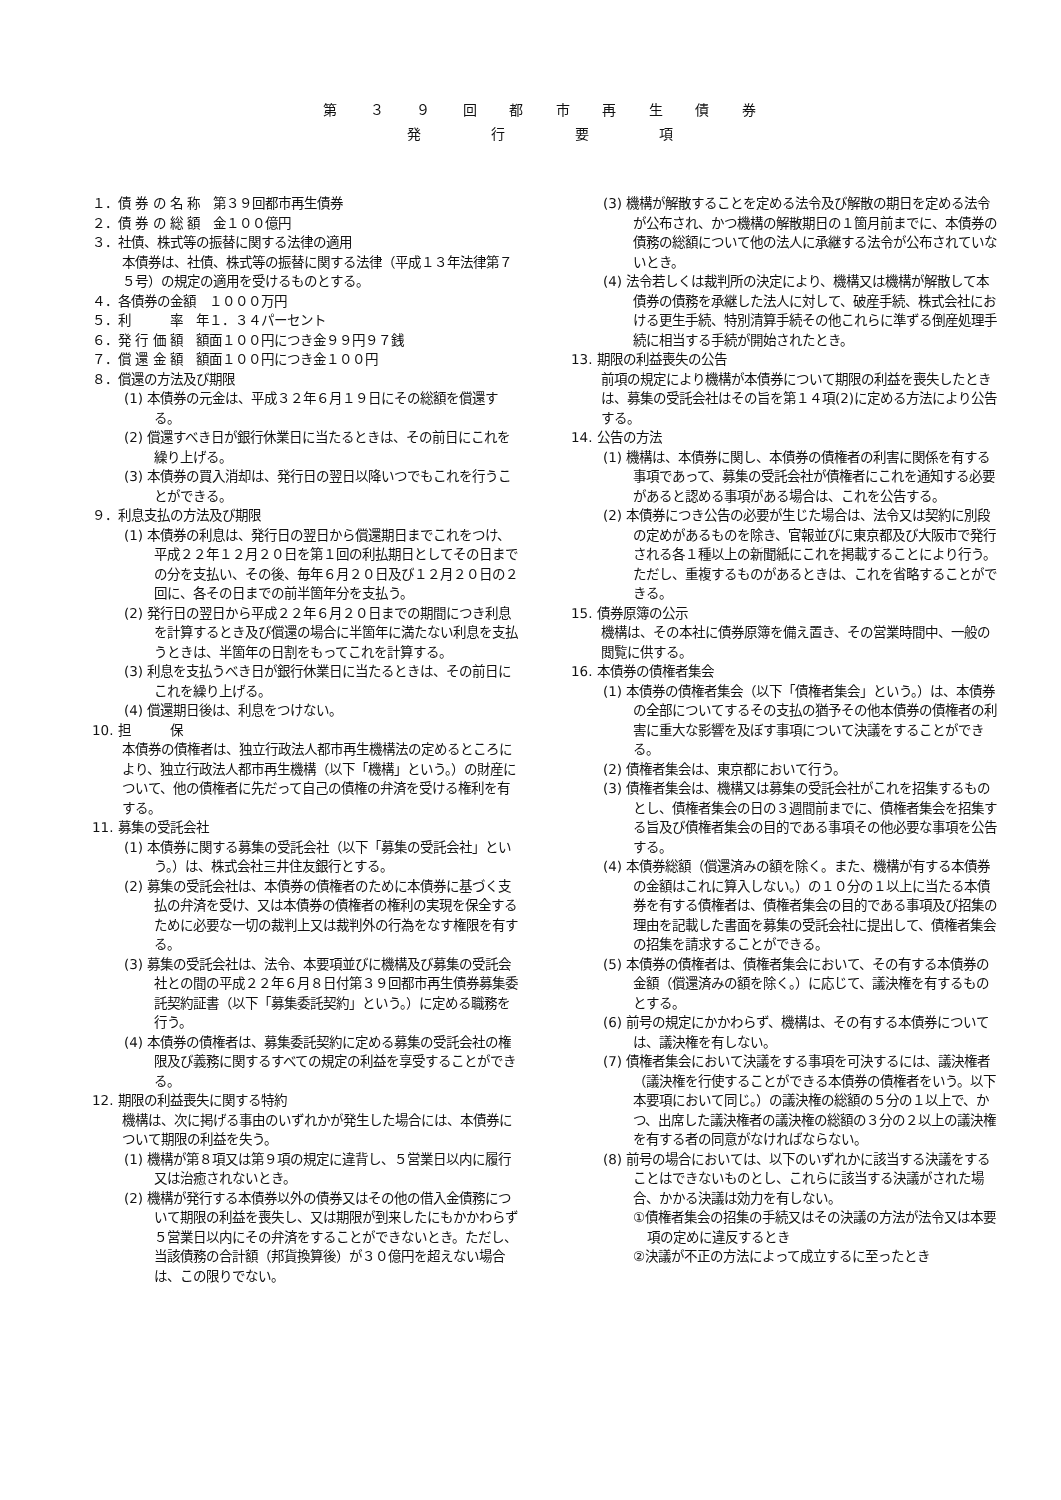第 ３ ９ 回 都 市 再 生 債 券
発　　行　　要　　項
１．債 券 の 名 称　第３９回都市再生債券
２．債 券 の 総 額　金１００億円
３．社債、株式等の振替に関する法律の適用
本債券は、社債、株式等の振替に関する法律（平成１３年法律第７５号）の規定の適用を受けるものとする。
４．各債券の金額　１０００万円
５．利　　　率　年１．３４パーセント
６．発 行 価 額　額面１００円につき金９９円９７銭
７．償 還 金 額　額面１００円につき金１００円
８．償還の方法及び期限
(1) 本債券の元金は、平成３２年６月１９日にその総額を償還する。
(2) 償還すべき日が銀行休業日に当たるときは、その前日にこれを繰り上げる。
(3) 本債券の買入消却は、発行日の翌日以降いつでもこれを行うことができる。
９．利息支払の方法及び期限
(1) 本債券の利息は、発行日の翌日から償還期日までこれをつけ、平成２２年１２月２０日を第１回の利払期日としてその日までの分を支払い、その後、毎年６月２０日及び１２月２０日の２回に、各その日までの前半箇年分を支払う。
(2) 発行日の翌日から平成２２年６月２０日までの期間につき利息を計算するとき及び償還の場合に半箇年に満たない利息を支払うときは、半箇年の日割をもってこれを計算する。
(3) 利息を支払うべき日が銀行休業日に当たるときは、その前日にこれを繰り上げる。
(4) 償還期日後は、利息をつけない。
10. 担　　　保
本債券の債権者は、独立行政法人都市再生機構法の定めるところにより、独立行政法人都市再生機構（以下「機構」という。）の財産について、他の債権者に先だって自己の債権の弁済を受ける権利を有する。
11. 募集の受託会社
(1) 本債券に関する募集の受託会社（以下「募集の受託会社」という。）は、株式会社三井住友銀行とする。
(2) 募集の受託会社は、本債券の債権者のために本債券に基づく支払の弁済を受け、又は本債券の債権者の権利の実現を保全するために必要な一切の裁判上又は裁判外の行為をなす権限を有する。
(3) 募集の受託会社は、法令、本要項並びに機構及び募集の受託会社との間の平成２２年６月８日付第３９回都市再生債券募集委託契約証書（以下「募集委託契約」という。）に定める職務を行う。
(4) 本債券の債権者は、募集委託契約に定める募集の受託会社の権限及び義務に関するすべての規定の利益を享受することができる。
12. 期限の利益喪失に関する特約
機構は、次に掲げる事由のいずれかが発生した場合には、本債券について期限の利益を失う。
(1) 機構が第８項又は第９項の規定に違背し、５営業日以内に履行又は治癒されないとき。
(2) 機構が発行する本債券以外の債券又はその他の借入金債務について期限の利益を喪失し、又は期限が到来したにもかかわらず５営業日以内にその弁済をすることができないとき。ただし、当該債務の合計額（邦貨換算後）が３０億円を超えない場合は、この限りでない。
(3) 機構が解散することを定める法令及び解散の期日を定める法令が公布され、かつ機構の解散期日の１箇月前までに、本債券の債務の総額について他の法人に承継する法令が公布されていないとき。
(4) 法令若しくは裁判所の決定により、機構又は機構が解散して本債券の債務を承継した法人に対して、破産手続、株式会社における更生手続、特別清算手続その他これらに準ずる倒産処理手続に相当する手続が開始されたとき。
13. 期限の利益喪失の公告
前項の規定により機構が本債券について期限の利益を喪失したときは、募集の受託会社はその旨を第１４項(2)に定める方法により公告する。
14. 公告の方法
(1) 機構は、本債券に関し、本債券の債権者の利害に関係を有する事項であって、募集の受託会社が債権者にこれを通知する必要があると認める事項がある場合は、これを公告する。
(2) 本債券につき公告の必要が生じた場合は、法令又は契約に別段の定めがあるものを除き、官報並びに東京都及び大阪市で発行される各１種以上の新聞紙にこれを掲載することにより行う。ただし、重複するものがあるときは、これを省略することができる。
15. 債券原簿の公示
機構は、その本社に債券原簿を備え置き、その営業時間中、一般の閲覧に供する。
16. 本債券の債権者集会
(1) 本債券の債権者集会（以下「債権者集会」という。）は、本債券の全部についてするその支払の猶予その他本債券の債権者の利害に重大な影響を及ぼす事項について決議をすることができる。
(2) 債権者集会は、東京都において行う。
(3) 債権者集会は、機構又は募集の受託会社がこれを招集するものとし、債権者集会の日の３週間前までに、債権者集会を招集する旨及び債権者集会の目的である事項その他必要な事項を公告する。
(4) 本債券総額（償還済みの額を除く。また、機構が有する本債券の金額はこれに算入しない。）の１０分の１以上に当たる本債券を有する債権者は、債権者集会の目的である事項及び招集の理由を記載した書面を募集の受託会社に提出して、債権者集会の招集を請求することができる。
(5) 本債券の債権者は、債権者集会において、その有する本債券の金額（償還済みの額を除く。）に応じて、議決権を有するものとする。
(6) 前号の規定にかかわらず、機構は、その有する本債券については、議決権を有しない。
(7) 債権者集会において決議をする事項を可決するには、議決権者（議決権を行使することができる本債券の債権者をいう。以下本要項において同じ。）の議決権の総額の５分の１以上で、かつ、出席した議決権者の議決権の総額の３分の２以上の議決権を有する者の同意がなければならない。
(8) 前号の場合においては、以下のいずれかに該当する決議をすることはできないものとし、これらに該当する決議がされた場合、かかる決議は効力を有しない。
①債権者集会の招集の手続又はその決議の方法が法令又は本要項の定めに違反するとき
②決議が不正の方法によって成立するに至ったとき